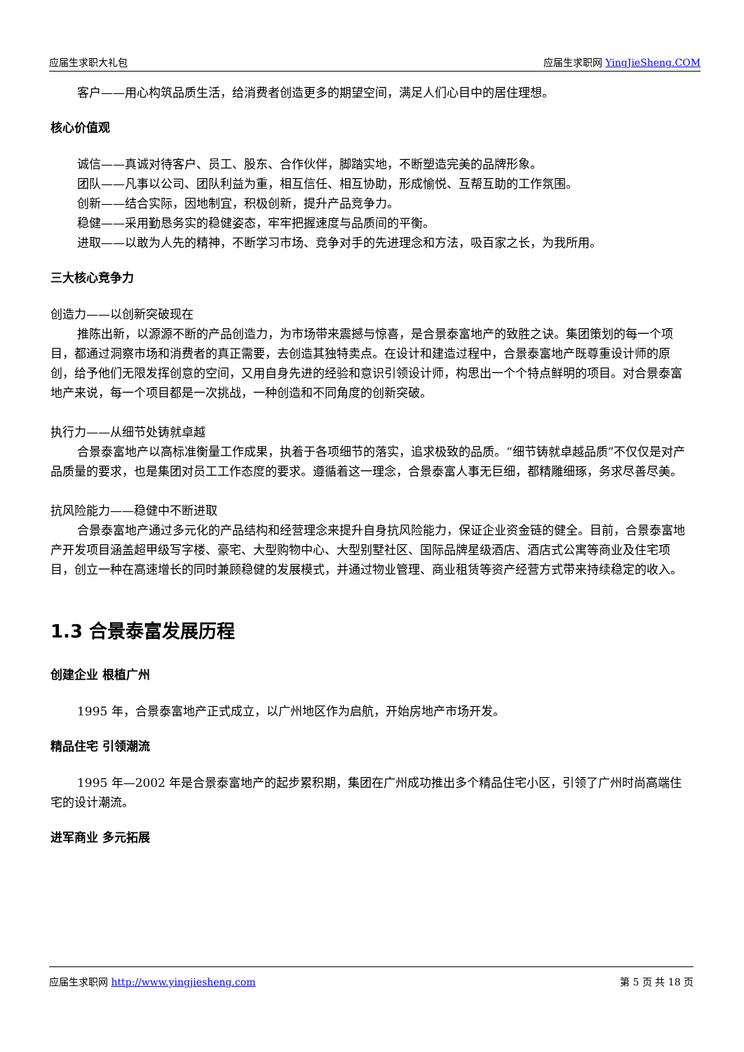应届生求职大礼包 应届生求职网 YingJieSheng.COM
客户——用心构筑品质生活，给消费者创造更多的期望空间，满足人们心目中的居住理想。
核心价值观
诚信——真诚对待客户、员工、股东、合作伙伴，脚踏实地，不断塑造完美的品牌形象。
团队——凡事以公司、团队利益为重，相互信任、相互协助，形成愉悦、互帮互助的工作氛围。
创新——结合实际，因地制宜，积极创新，提升产品竞争力。
稳健——采用勤恳务实的稳健姿态，牢牢把握速度与品质间的平衡。
进取——以敢为人先的精神，不断学习市场、竞争对手的先进理念和方法，吸百家之长，为我所用。
三大核心竞争力
创造力——以创新突破现在
推陈出新，以源源不断的产品创造力，为市场带来震撼与惊喜，是合景泰富地产的致胜之诀。集团策划的每一个项目，都通过洞察市场和消费者的真正需要，去创造其独特卖点。在设计和建造过程中，合景泰富地产既尊重设计师的原创，给予他们无限发挥创意的空间，又用自身先进的经验和意识引领设计师，构思出一个个特点鲜明的项目。对合景泰富地产来说，每一个项目都是一次挑战，一种创造和不同角度的创新突破。
执行力——从细节处铸就卓越
合景泰富地产以高标准衡量工作成果，执着于各项细节的落实，追求极致的品质。“细节铸就卓越品质”不仅仅是对产品质量的要求，也是集团对员工工作态度的要求。遵循着这一理念，合景泰富人事无巨细，都精雕细琢，务求尽善尽美。
抗风险能力——稳健中不断进取
合景泰富地产通过多元化的产品结构和经营理念来提升自身抗风险能力，保证企业资金链的健全。目前，合景泰富地产开发项目涵盖超甲级写字楼、豪宅、大型购物中心、大型别墅社区、国际品牌星级酒店、酒店式公寓等商业及住宅项目，创立一种在高速增长的同时兼顾稳健的发展模式，并通过物业管理、商业租赁等资产经营方式带来持续稳定的收入。
1.3 合景泰富发展历程
创建企业 根植广州
1995 年，合景泰富地产正式成立，以广州地区作为启航，开始房地产市场开发。
精品住宅 引领潮流
1995 年—2002 年是合景泰富地产的起步累积期，集团在广州成功推出多个精品住宅小区，引领了广州时尚高端住宅的设计潮流。
进军商业 多元拓展
应届生求职网 http://www.yingjiesheng.com 第 5 页 共 18 页